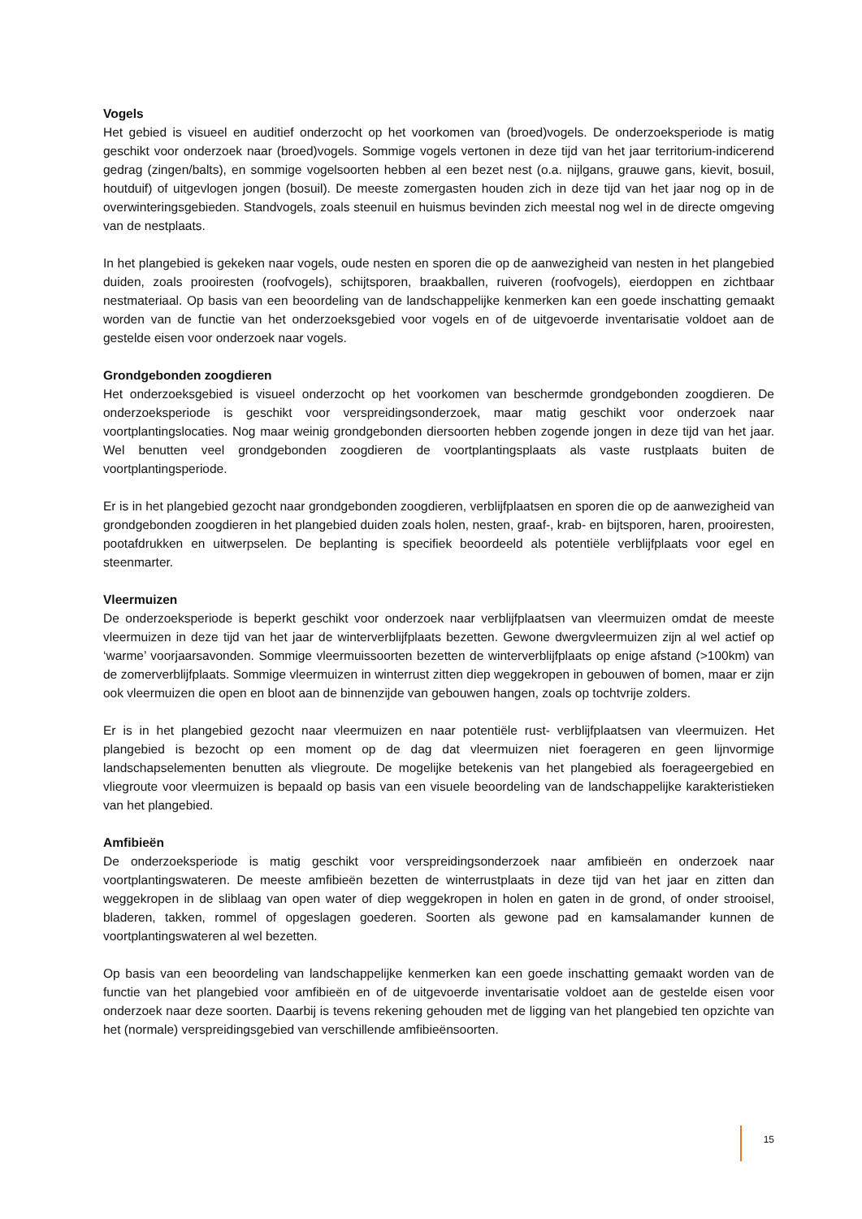Vogels
Het gebied is visueel en auditief onderzocht op het voorkomen van (broed)vogels. De onderzoeksperiode is matig geschikt voor onderzoek naar (broed)vogels. Sommige vogels vertonen in deze tijd van het jaar territorium-indicerend gedrag (zingen/balts), en sommige vogelsoorten hebben al een bezet nest (o.a. nijlgans, grauwe gans, kievit, bosuil, houtduif) of uitgevlogen jongen (bosuil). De meeste zomergasten houden zich in deze tijd van het jaar nog op in de overwinteringsgebieden. Standvogels, zoals steenuil en huismus bevinden zich meestal nog wel in de directe omgeving van de nestplaats.
In het plangebied is gekeken naar vogels, oude nesten en sporen die op de aanwezigheid van nesten in het plangebied duiden, zoals prooiresten (roofvogels), schijtsporen, braakballen, ruiveren (roofvogels), eierdoppen en zichtbaar nestmateriaal. Op basis van een beoordeling van de landschappelijke kenmerken kan een goede inschatting gemaakt worden van de functie van het onderzoeksgebied voor vogels en of de uitgevoerde inventarisatie voldoet aan de gestelde eisen voor onderzoek naar vogels.
Grondgebonden zoogdieren
Het onderzoeksgebied is visueel onderzocht op het voorkomen van beschermde grondgebonden zoogdieren. De onderzoeksperiode is geschikt voor verspreidingsonderzoek, maar matig geschikt voor onderzoek naar voortplantingslocaties. Nog maar weinig grondgebonden diersoorten hebben zogende jongen in deze tijd van het jaar. Wel benutten veel grondgebonden zoogdieren de voortplantingsplaats als vaste rustplaats buiten de voortplantingsperiode.
Er is in het plangebied gezocht naar grondgebonden zoogdieren, verblijfplaatsen en sporen die op de aanwezigheid van grondgebonden zoogdieren in het plangebied duiden zoals holen, nesten, graaf-, krab- en bijtsporen, haren, prooiresten, pootafdrukken en uitwerpselen. De beplanting is specifiek beoordeeld als potentiële verblijfplaats voor egel en steenmarter.
Vleermuizen
De onderzoeksperiode is beperkt geschikt voor onderzoek naar verblijfplaatsen van vleermuizen omdat de meeste vleermuizen in deze tijd van het jaar de winterverblijfplaats bezetten. Gewone dwergvleermuizen zijn al wel actief op ‘warme’ voorjaarsavonden. Sommige vleermuissoorten bezetten de winterverblijfplaats op enige afstand (>100km) van de zomerverblijfplaats. Sommige vleermuizen in winterrust zitten diep weggekropen in gebouwen of bomen, maar er zijn ook vleermuizen die open en bloot aan de binnenzijde van gebouwen hangen, zoals op tochtvrije zolders.
Er is in het plangebied gezocht naar vleermuizen en naar potentiële rust- verblijfplaatsen van vleermuizen. Het plangebied is bezocht op een moment op de dag dat vleermuizen niet foerageren en geen lijnvormige landschapselementen benutten als vliegroute. De mogelijke betekenis van het plangebied als foerageergebied en vliegroute voor vleermuizen is bepaald op basis van een visuele beoordeling van de landschappelijke karakteristieken van het plangebied.
Amfibieën
De onderzoeksperiode is matig geschikt voor verspreidingsonderzoek naar amfibieën en onderzoek naar voortplantingswateren. De meeste amfibieën bezetten de winterrustplaats in deze tijd van het jaar en zitten dan weggekropen in de sliblaag van open water of diep weggekropen in holen en gaten in de grond, of onder strooisel, bladeren, takken, rommel of opgeslagen goederen. Soorten als gewone pad en kamsalamander kunnen de voortplantingswateren al wel bezetten.
Op basis van een beoordeling van landschappelijke kenmerken kan een goede inschatting gemaakt worden van de functie van het plangebied voor amfibieën en of de uitgevoerde inventarisatie voldoet aan de gestelde eisen voor onderzoek naar deze soorten. Daarbij is tevens rekening gehouden met de ligging van het plangebied ten opzichte van het (normale) verspreidingsgebied van verschillende amfibieënsoorten.
15